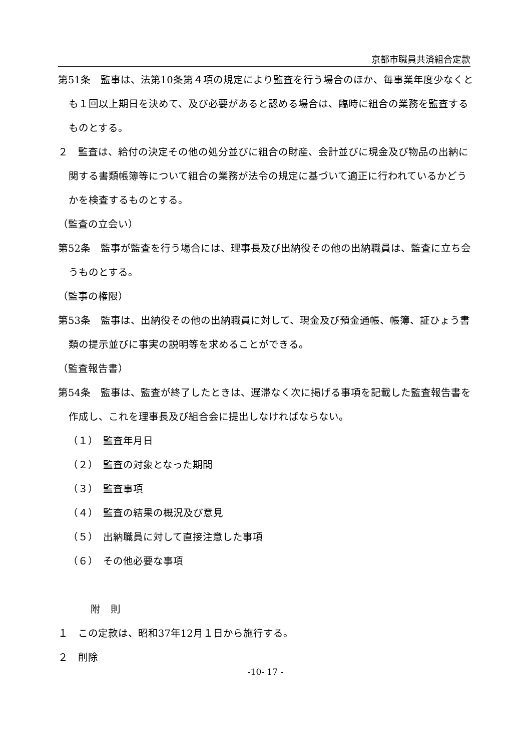京都市職員共済組合定款
第51条　監事は、法第10条第４項の規定により監査を行う場合のほか、毎事業年度少なくとも１回以上期日を決めて、及び必要があると認める場合は、臨時に組合の業務を監査するものとする。
２　監査は、給付の決定その他の処分並びに組合の財産、会計並びに現金及び物品の出納に関する書類帳簿等について組合の業務が法令の規定に基づいて適正に行われているかどうかを検査するものとする。
（監査の立会い）
第52条　監事が監査を行う場合には、理事長及び出納役その他の出納職員は、監査に立ち会うものとする。
（監事の権限）
第53条　監事は、出納役その他の出納職員に対して、現金及び預金通帳、帳簿、証ひょう書類の提示並びに事実の説明等を求めることができる。
（監査報告書）
第54条　監事は、監査が終了したときは、遅滞なく次に掲げる事項を記載した監査報告書を作成し、これを理事長及び組合会に提出しなければならない。
（１）　監査年月日
（２）　監査の対象となった期間
（３）　監査事項
（４）　監査の結果の概況及び意見
（５）　出納職員に対して直接注意した事項
（６）　その他必要な事項
附　則
１　この定款は、昭和37年12月１日から施行する。
２　削除
-10- 17 -